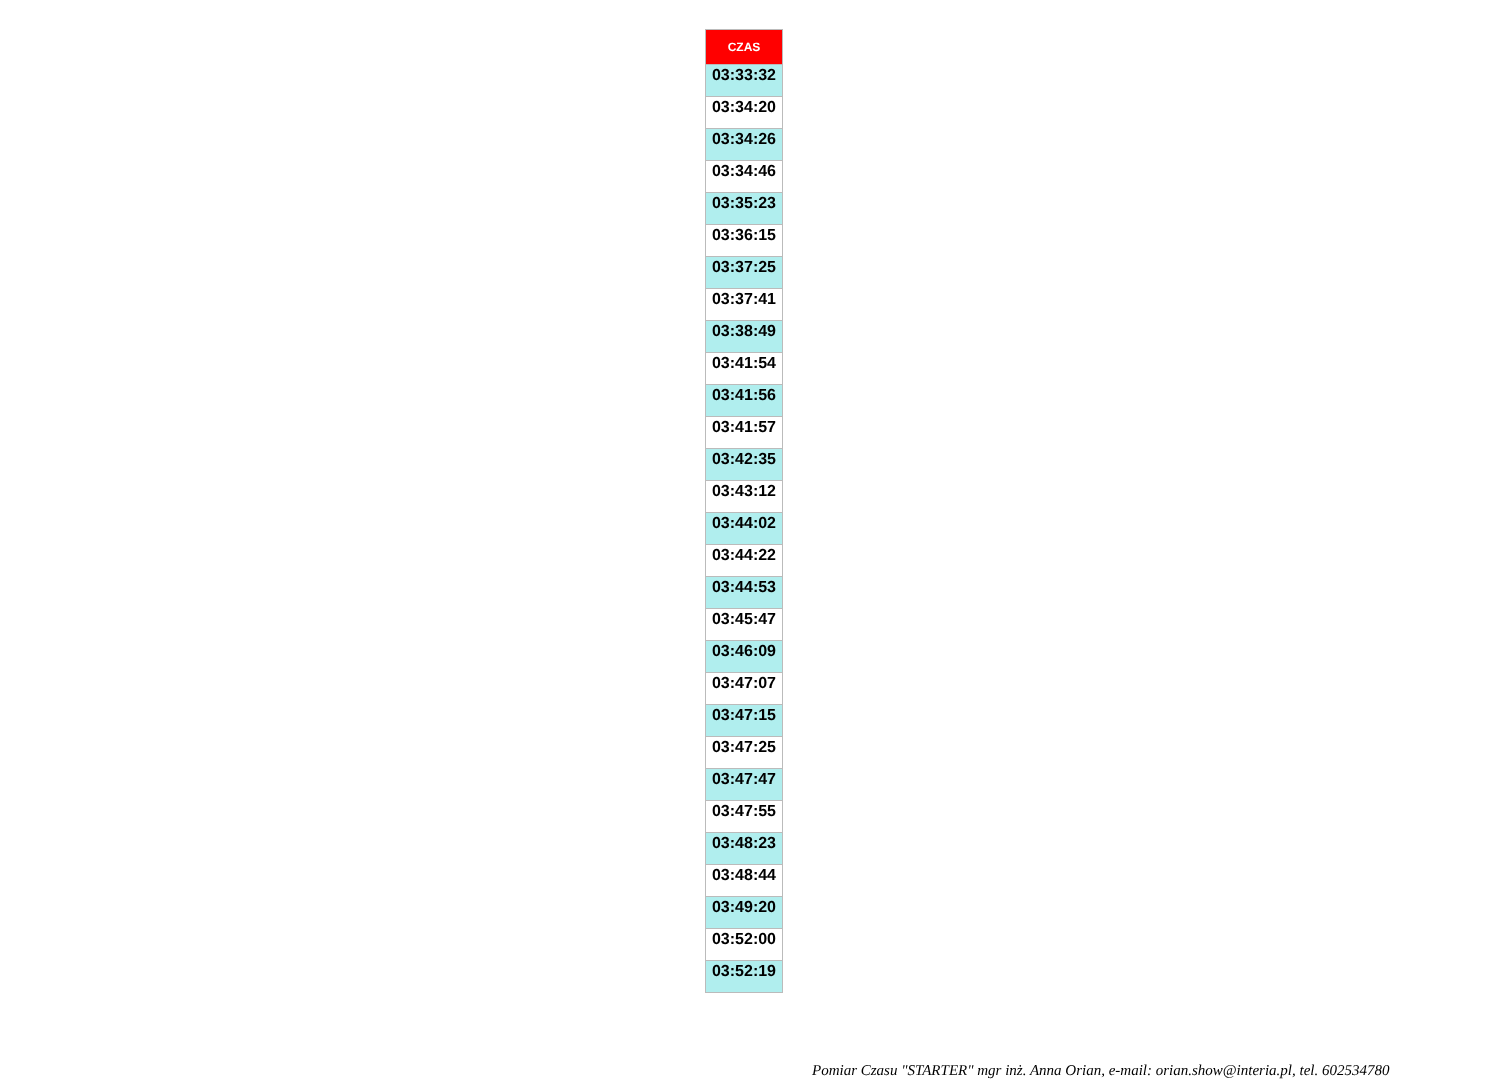| CZAS |
| --- |
| 03:33:32 |
| 03:34:20 |
| 03:34:26 |
| 03:34:46 |
| 03:35:23 |
| 03:36:15 |
| 03:37:25 |
| 03:37:41 |
| 03:38:49 |
| 03:41:54 |
| 03:41:56 |
| 03:41:57 |
| 03:42:35 |
| 03:43:12 |
| 03:44:02 |
| 03:44:22 |
| 03:44:53 |
| 03:45:47 |
| 03:46:09 |
| 03:47:07 |
| 03:47:15 |
| 03:47:25 |
| 03:47:47 |
| 03:47:55 |
| 03:48:23 |
| 03:48:44 |
| 03:49:20 |
| 03:52:00 |
| 03:52:19 |
Pomiar Czasu "STARTER" mgr inż. Anna Orian, e-mail: orian.show@interia.pl, tel. 602534780